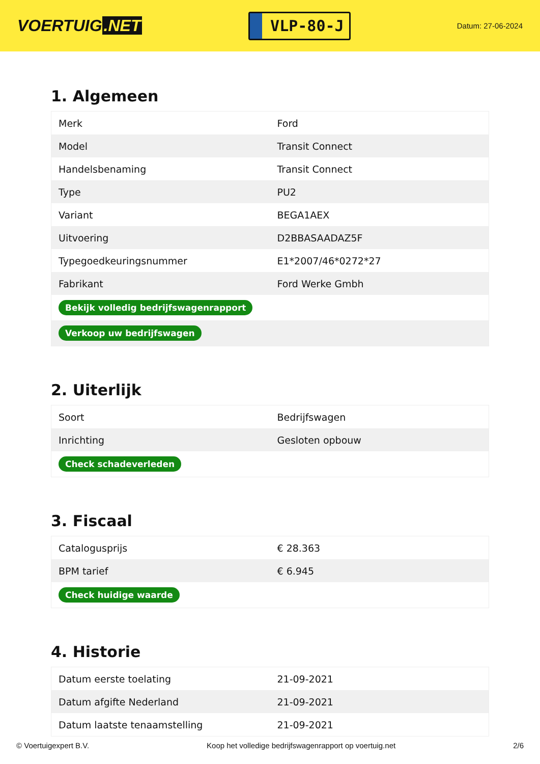VOERTUIG.NET
VLP-80-J
Datum: 27-06-2024
1. Algemeen
| Merk | Ford |
| Model | Transit Connect |
| Handelsbenaming | Transit Connect |
| Type | PU2 |
| Variant | BEGA1AEX |
| Uitvoering | D2BBASAADAZ5F |
| Typegoedkeuringsnummer | E1*2007/46*0272*27 |
| Fabrikant | Ford Werke Gmbh |
| Bekijk volledig bedrijfswagenrapport | |
| Verkoop uw bedrijfswagen | |
2. Uiterlijk
| Soort | Bedrijfswagen |
| Inrichting | Gesloten opbouw |
| Check schadeverleden | |
3. Fiscaal
| Catalogusprijs | € 28.363 |
| BPM tarief | € 6.945 |
| Check huidige waarde | |
4. Historie
| Datum eerste toelating | 21-09-2021 |
| Datum afgifte Nederland | 21-09-2021 |
| Datum laatste tenaamstelling | 21-09-2021 |
© Voertuigexpert B.V. Koop het volledige bedrijfswagenrapport op voertuig.net 2/6